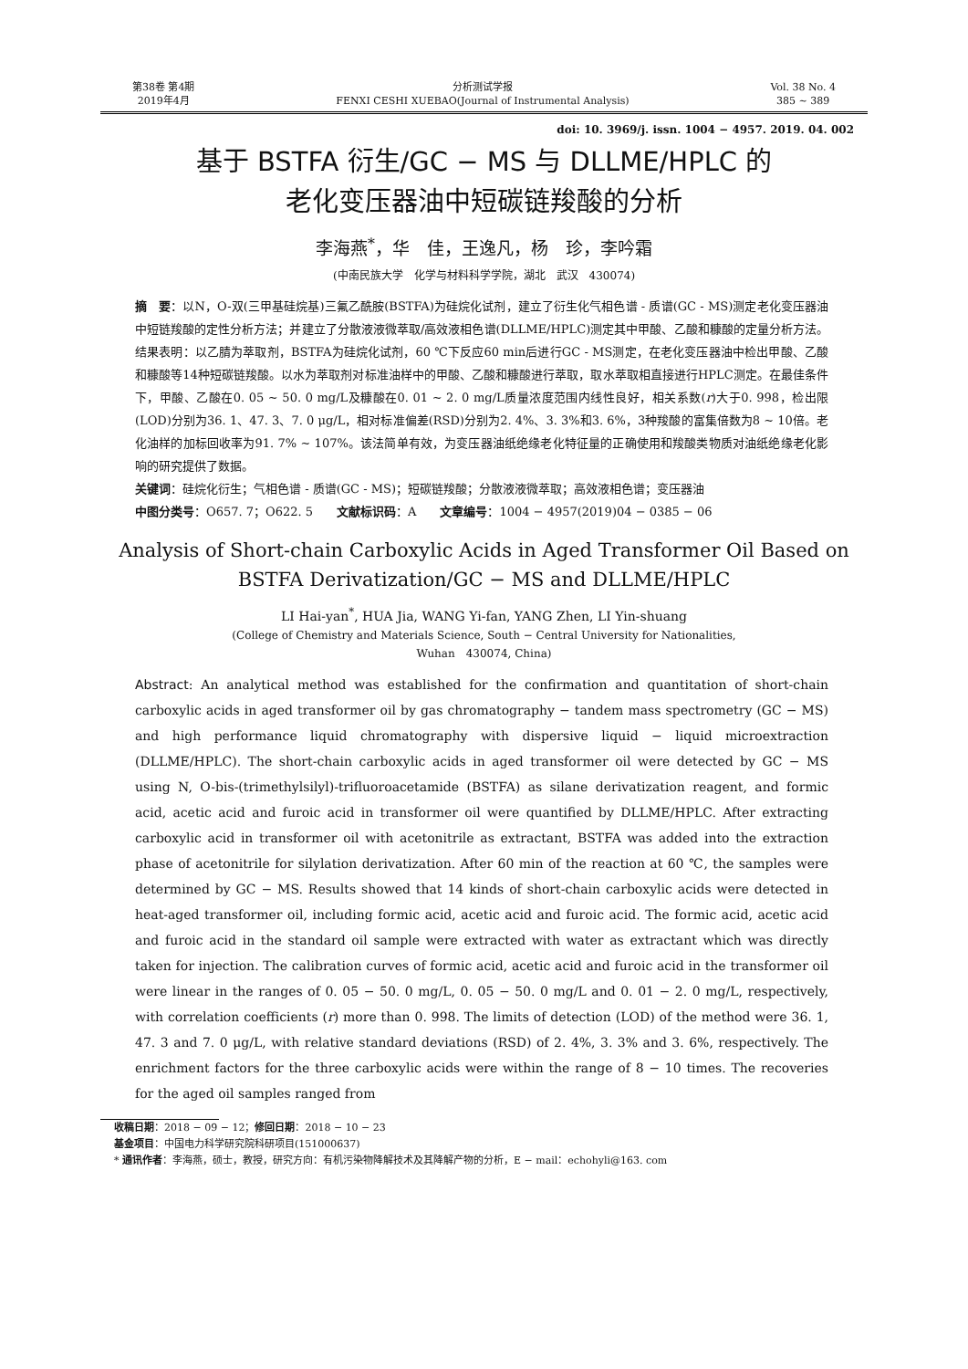第38卷 第4期
2019年4月
分析测试学报
FENXI CESHI XUEBAO(Journal of Instrumental Analysis)
Vol. 38 No. 4
385 ~ 389
doi: 10. 3969/j. issn. 1004 − 4957. 2019. 04. 002
基于 BSTFA 衍生/GC − MS 与 DLLME/HPLC 的
老化变压器油中短碳链羧酸的分析
李海燕<sup>*</sup>，华　佳，王逸凡，杨　珍，李吟霜
(中南民族大学　化学与材料科学学院，湖北　武汉　430074)
摘　要：以N，O-双(三甲基硅烷基)三氟乙酰胺(BSTFA)为硅烷化试剂，建立了衍生化气相色谱 - 质谱(GC - MS)测定老化变压器油中短链羧酸的定性分析方法；并建立了分散液液微萃取/高效液相色谱(DLLME/HPLC)测定其中甲酸、乙酸和糠酸的定量分析方法。结果表明：以乙腈为萃取剂，BSTFA为硅烷化试剂，60 ℃下反应60 min后进行GC - MS测定，在老化变压器油中检出甲酸、乙酸和糠酸等14种短碳链羧酸。以水为萃取剂对标准油样中的甲酸、乙酸和糠酸进行萃取，取水萃取相直接进行HPLC测定。在最佳条件下，甲酸、乙酸在0. 05 ~ 50. 0 mg/L及糠酸在0. 01 ~ 2. 0 mg/L质量浓度范围内线性良好，相关系数(r)大于0. 998，检出限(LOD)分别为36. 1、47. 3、7. 0 μg/L，相对标准偏差(RSD)分别为2. 4%、3. 3%和3. 6%，3种羧酸的富集倍数为8 ~ 10倍。老化油样的加标回收率为91. 7% ~ 107%。该法简单有效，为变压器油纸绝缘老化特征量的正确使用和羧酸类物质对油纸绝缘老化影响的研究提供了数据。
关键词：硅烷化衍生；气相色谱 - 质谱(GC - MS)；短碳链羧酸；分散液液微萃取；高效液相色谱；变压器油
中图分类号：O657. 7；O622. 5　　文献标识码：A　　文章编号：1004 − 4957(2019)04 − 0385 − 06
Analysis of Short-chain Carboxylic Acids in Aged Transformer Oil Based on
BSTFA Derivatization/GC − MS and DLLME/HPLC
LI Hai-yan<sup>*</sup>, HUA Jia, WANG Yi-fan, YANG Zhen, LI Yin-shuang
(College of Chemistry and Materials Science, South − Central University for Nationalities,
Wuhan　430074, China)
Abstract: An analytical method was established for the confirmation and quantitation of short-chain carboxylic acids in aged transformer oil by gas chromatography − tandem mass spectrometry (GC − MS) and high performance liquid chromatography with dispersive liquid − liquid microextraction (DLLME/HPLC). The short-chain carboxylic acids in aged transformer oil were detected by GC − MS using N, O-bis-(trimethylsilyl)-trifluoroacetamide (BSTFA) as silane derivatization reagent, and formic acid, acetic acid and furoic acid in transformer oil were quantified by DLLME/HPLC. After extracting carboxylic acid in transformer oil with acetonitrile as extractant, BSTFA was added into the extraction phase of acetonitrile for silylation derivatization. After 60 min of the reaction at 60 ℃, the samples were determined by GC − MS. Results showed that 14 kinds of short-chain carboxylic acids were detected in heat-aged transformer oil, including formic acid, acetic acid and furoic acid. The formic acid, acetic acid and furoic acid in the standard oil sample were extracted with water as extractant which was directly taken for injection. The calibration curves of formic acid, acetic acid and furoic acid in the transformer oil were linear in the ranges of 0. 05 − 50. 0 mg/L, 0. 05 − 50. 0 mg/L and 0. 01 − 2. 0 mg/L, respectively, with correlation coefficients (r) more than 0. 998. The limits of detection (LOD) of the method were 36. 1, 47. 3 and 7. 0 μg/L, with relative standard deviations (RSD) of 2. 4%, 3. 3% and 3. 6%, respectively. The enrichment factors for the three carboxylic acids were within the range of 8 − 10 times. The recoveries for the aged oil samples ranged from
收稿日期：2018 − 09 − 12；修回日期：2018 − 10 − 23
基金项目：中国电力科学研究院科研项目(151000637)
* 通讯作者：李海燕，硕士，教授，研究方向：有机污染物降解技术及其降解产物的分析，E − mail：echohyli@163. com